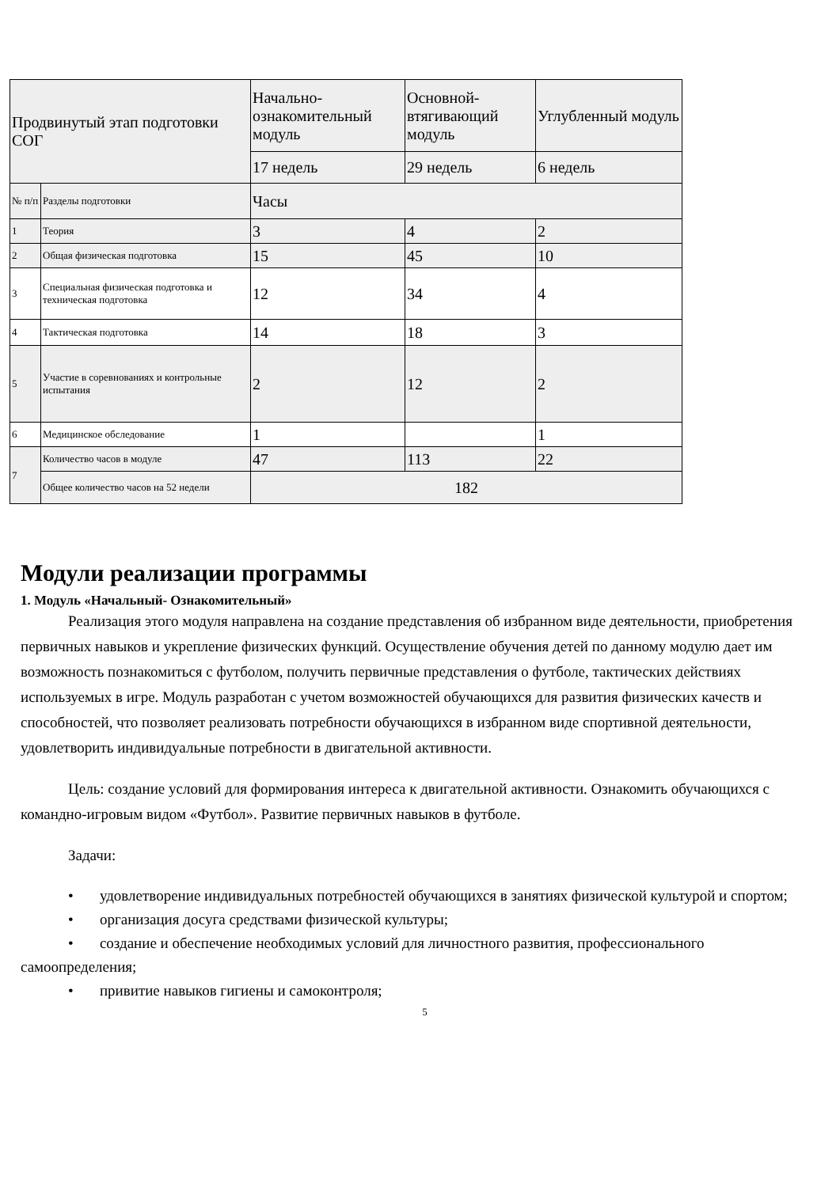| Продвинутый этап подготовки СОГ | | Начально-ознакомительный модуль | Основной-втягивающий модуль | Углубленный модуль |
| | | 17 недель | 29 недель | 6 недель |
| № п/п | Разделы подготовки | Часы | | |
| 1 | Теория | 3 | 4 | 2 |
| 2 | Общая физическая подготовка | 15 | 45 | 10 |
| 3 | Специальная физическая подготовка и техническая подготовка | 12 | 34 | 4 |
| 4 | Тактическая подготовка | 14 | 18 | 3 |
| 5 | Участие в соревнованиях и контрольные испытания | 2 | 12 | 2 |
| 6 | Медицинское обследование | 1 | | 1 |
| 7 | Количество часов в модуле | 47 | 113 | 22 |
| | Общее количество часов на 52 недели | 182 | | |
Модули реализации программы
1. Модуль «Начальный- Ознакомительный»
Реализация этого модуля направлена на создание представления об избранном виде деятельности, приобретения первичных навыков и укрепление физических функций. Осуществление обучения детей по данному модулю дает им возможность познакомиться с футболом, получить первичные представления о футболе, тактических действиях используемых в игре. Модуль разработан с учетом возможностей обучающихся для развития физических качеств и способностей, что позволяет реализовать потребности обучающихся в избранном виде спортивной деятельности, удовлетворить индивидуальные потребности в двигательной активности.
Цель: создание условий для формирования интереса к двигательной активности. Ознакомить обучающихся с командно-игровым видом «Футбол». Развитие первичных навыков в футболе.
Задачи:
• удовлетворение индивидуальных потребностей обучающихся в занятиях физической культурой и спортом;
• организация досуга средствами физической культуры;
• создание и обеспечение необходимых условий для личностного развития, профессионального самоопределения;
• привитие навыков гигиены и самоконтроля;
5